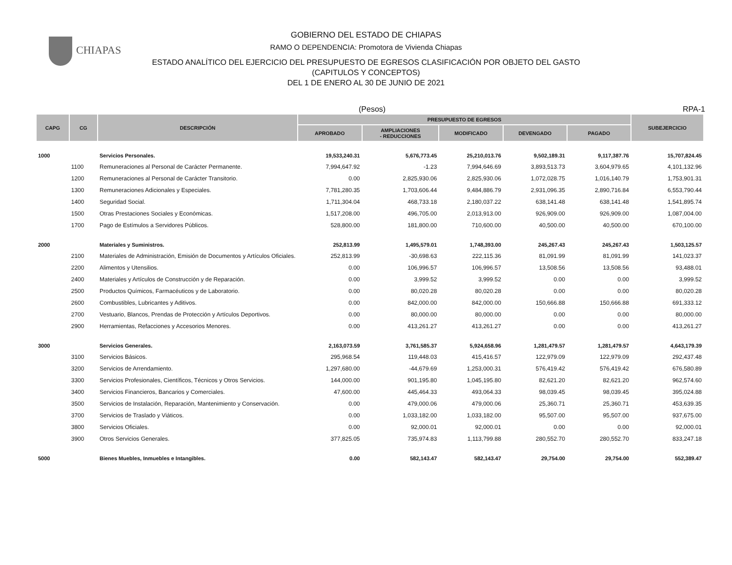CHIAPAS
GOBIERNO DEL ESTADO DE CHIAPAS
RAMO O DEPENDENCIA: Promotora de Vivienda Chiapas
ESTADO ANALÍTICO DEL EJERCICIO DEL PRESUPUESTO DE EGRESOS CLASIFICACIÓN POR OBJETO DEL GASTO
(CAPITULOS Y CONCEPTOS)
DEL 1 DE ENERO AL 30 DE JUNIO DE 2021
(Pesos) RPA-1
| CAPG | CG | DESCRIPCIÓN | PRESUPUESTO DE EGRESOS | | | | | SUBEJERCICIO |
| --- | --- | --- | --- | --- | --- | --- | --- | --- |
| | | | APROBADO | AMPLIACIONES - REDUCCIONES | MODIFICADO | DEVENGADO | PAGADO | |
| 1000 | | Servicios Personales. | 19,533,240.31 | 5,676,773.45 | 25,210,013.76 | 9,502,189.31 | 9,117,387.76 | 15,707,824.45 |
| | 1100 | Remuneraciones al Personal de Carácter Permanente. | 7,994,647.92 | -1.23 | 7,994,646.69 | 3,893,513.73 | 3,604,979.65 | 4,101,132.96 |
| | 1200 | Remuneraciones al Personal de Carácter Transitorio. | 0.00 | 2,825,930.06 | 2,825,930.06 | 1,072,028.75 | 1,016,140.79 | 1,753,901.31 |
| | 1300 | Remuneraciones Adicionales y Especiales. | 7,781,280.35 | 1,703,606.44 | 9,484,886.79 | 2,931,096.35 | 2,890,716.84 | 6,553,790.44 |
| | 1400 | Seguridad Social. | 1,711,304.04 | 468,733.18 | 2,180,037.22 | 638,141.48 | 638,141.48 | 1,541,895.74 |
| | 1500 | Otras Prestaciones Sociales y Económicas. | 1,517,208.00 | 496,705.00 | 2,013,913.00 | 926,909.00 | 926,909.00 | 1,087,004.00 |
| | 1700 | Pago de Estímulos a Servidores Públicos. | 528,800.00 | 181,800.00 | 710,600.00 | 40,500.00 | 40,500.00 | 670,100.00 |
| 2000 | | Materiales y Suministros. | 252,813.99 | 1,495,579.01 | 1,748,393.00 | 245,267.43 | 245,267.43 | 1,503,125.57 |
| | 2100 | Materiales de Administración, Emisión de Documentos y Artículos Oficiales. | 252,813.99 | -30,698.63 | 222,115.36 | 81,091.99 | 81,091.99 | 141,023.37 |
| | 2200 | Alimentos y Utensilios. | 0.00 | 106,996.57 | 106,996.57 | 13,508.56 | 13,508.56 | 93,488.01 |
| | 2400 | Materiales y Artículos de Construcción y de Reparación. | 0.00 | 3,999.52 | 3,999.52 | 0.00 | 0.00 | 3,999.52 |
| | 2500 | Productos Químicos, Farmacéuticos y de Laboratorio. | 0.00 | 80,020.28 | 80,020.28 | 0.00 | 0.00 | 80,020.28 |
| | 2600 | Combustibles, Lubricantes y Aditivos. | 0.00 | 842,000.00 | 842,000.00 | 150,666.88 | 150,666.88 | 691,333.12 |
| | 2700 | Vestuario, Blancos, Prendas de Protección y Artículos Deportivos. | 0.00 | 80,000.00 | 80,000.00 | 0.00 | 0.00 | 80,000.00 |
| | 2900 | Herramientas, Refacciones y Accesorios Menores. | 0.00 | 413,261.27 | 413,261.27 | 0.00 | 0.00 | 413,261.27 |
| 3000 | | Servicios Generales. | 2,163,073.59 | 3,761,585.37 | 5,924,658.96 | 1,281,479.57 | 1,281,479.57 | 4,643,179.39 |
| | 3100 | Servicios Básicos. | 295,968.54 | 119,448.03 | 415,416.57 | 122,979.09 | 122,979.09 | 292,437.48 |
| | 3200 | Servicios de Arrendamiento. | 1,297,680.00 | -44,679.69 | 1,253,000.31 | 576,419.42 | 576,419.42 | 676,580.89 |
| | 3300 | Servicios Profesionales, Científicos, Técnicos y Otros Servicios. | 144,000.00 | 901,195.80 | 1,045,195.80 | 82,621.20 | 82,621.20 | 962,574.60 |
| | 3400 | Servicios Financieros, Bancarios y Comerciales. | 47,600.00 | 445,464.33 | 493,064.33 | 98,039.45 | 98,039.45 | 395,024.88 |
| | 3500 | Servicios de Instalación, Reparación, Mantenimiento y Conservación. | 0.00 | 479,000.06 | 479,000.06 | 25,360.71 | 25,360.71 | 453,639.35 |
| | 3700 | Servicios de Traslado y Viáticos. | 0.00 | 1,033,182.00 | 1,033,182.00 | 95,507.00 | 95,507.00 | 937,675.00 |
| | 3800 | Servicios Oficiales. | 0.00 | 92,000.01 | 92,000.01 | 0.00 | 0.00 | 92,000.01 |
| | 3900 | Otros Servicios Generales. | 377,825.05 | 735,974.83 | 1,113,799.88 | 280,552.70 | 280,552.70 | 833,247.18 |
| 5000 | | Bienes Muebles, Inmuebles e Intangibles. | 0.00 | 582,143.47 | 582,143.47 | 29,754.00 | 29,754.00 | 552,389.47 |